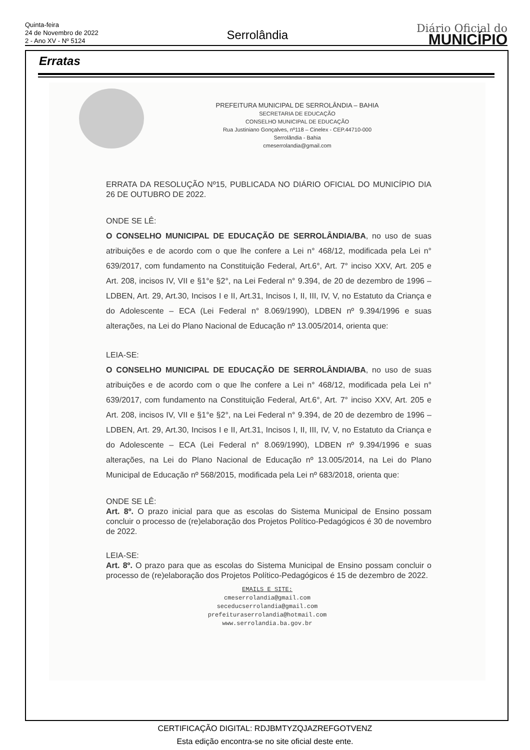Quinta-feira
24 de Novembro de 2022
2 - Ano XV - Nº 5124
Serrolândia
Diário Oficial do
MUNICÍPIO
Erratas
PREFEITURA MUNICIPAL DE SERROLÂNDIA – BAHIA
SECRETARIA DE EDUCAÇÃO
CONSELHO MUNICIPAL DE EDUCAÇÃO
Rua Justiniano Gonçalves, nº118 – Cinelex - CEP.44710-000
Serrolândia - Bahia
cmeserrolandia@gmail.com
ERRATA DA RESOLUÇÃO Nº15, PUBLICADA NO DIÁRIO OFICIAL DO MUNICÍPIO DIA 26 DE OUTUBRO DE 2022.
ONDE SE LÊ:
O CONSELHO MUNICIPAL DE EDUCAÇÃO DE SERROLÂNDIA/BA, no uso de suas atribuições e de acordo com o que lhe confere a Lei n° 468/12, modificada pela Lei n° 639/2017, com fundamento na Constituição Federal, Art.6°, Art. 7° inciso XXV, Art. 205 e Art. 208, incisos IV, VII e §1°e §2°, na Lei Federal n° 9.394, de 20 de dezembro de 1996 – LDBEN, Art. 29, Art.30, Incisos I e II, Art.31, Incisos I, II, III, IV, V, no Estatuto da Criança e do Adolescente – ECA (Lei Federal n° 8.069/1990), LDBEN nº 9.394/1996 e suas alterações, na Lei do Plano Nacional de Educação nº 13.005/2014, orienta que:
LEIA-SE:
O CONSELHO MUNICIPAL DE EDUCAÇÃO DE SERROLÂNDIA/BA, no uso de suas atribuições e de acordo com o que lhe confere a Lei n° 468/12, modificada pela Lei n° 639/2017, com fundamento na Constituição Federal, Art.6°, Art. 7° inciso XXV, Art. 205 e Art. 208, incisos IV, VII e §1°e §2°, na Lei Federal n° 9.394, de 20 de dezembro de 1996 – LDBEN, Art. 29, Art.30, Incisos I e II, Art.31, Incisos I, II, III, IV, V, no Estatuto da Criança e do Adolescente – ECA (Lei Federal n° 8.069/1990), LDBEN nº 9.394/1996 e suas alterações, na Lei do Plano Nacional de Educação nº 13.005/2014, na Lei do Plano Municipal de Educação nº 568/2015, modificada pela Lei nº 683/2018, orienta que:
ONDE SE LÊ:
Art. 8º. O prazo inicial para que as escolas do Sistema Municipal de Ensino possam concluir o processo de (re)elaboração dos Projetos Político-Pedagógicos é 30 de novembro de 2022.
LEIA-SE:
Art. 8º. O prazo para que as escolas do Sistema Municipal de Ensino possam concluir o processo de (re)elaboração dos Projetos Político-Pedagógicos é 15 de dezembro de 2022.
EMAILS E SITE:
cmeserrolandia@gmail.com
seceducserrolandia@gmail.com
prefeituraserrolandia@hotmail.com
www.serrolandia.ba.gov.br
CERTIFICAÇÃO DIGITAL: RDJBMTYZQJAZREFGOTVENZ
Esta edição encontra-se no site oficial deste ente.